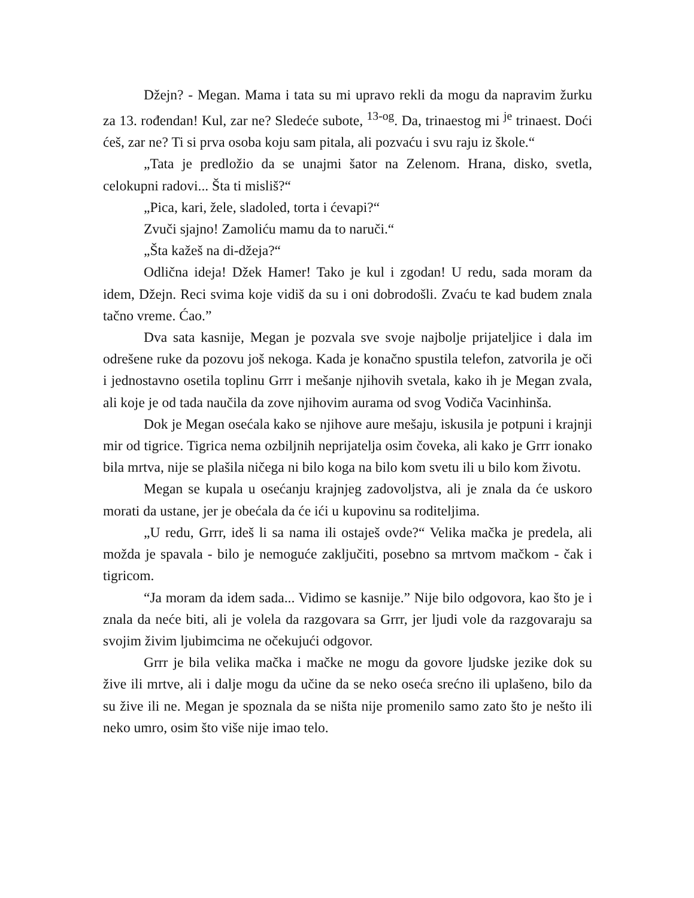Džejn? - Megan. Mama i tata su mi upravo rekli da mogu da napravim žurku za 13. rođendan! Kul, zar ne? Sledeće subote, <sup>13-og</sup>. Da, trinaestog mi <sup>je</sup> trinaest. Doći ćeš, zar ne? Ti si prva osoba koju sam pitala, ali pozvaću i svu raju iz škole.“
„Tata je predložio da se unajmi šator na Zelenom. Hrana, disko, svetla, celokupni radovi... Šta ti misliš?“
„Pica, kari, žele, sladoled, torta i ćevapi?“
Zvuči sjajno! Zamoliću mamu da to naruči.“
„Šta kažeš na di-džeja?“
Odlična ideja! Džek Hamer! Tako je kul i zgodan! U redu, sada moram da idem, Džejn. Reci svima koje vidiš da su i oni dobrodošli. Zvaću te kad budem znala tačno vreme. Ćao.”
Dva sata kasnije, Megan je pozvala sve svoje najbolje prijateljice i dala im odrešene ruke da pozovu još nekoga. Kada je konačno spustila telefon, zatvorila je oči i jednostavno osetila toplinu Grrr i mešanje njihovih svetala, kako ih je Megan zvala, ali koje je od tada naučila da zove njihovim aurama od svog Vodiča Vacinhinša.
Dok je Megan osećala kako se njihove aure mešaju, iskusila je potpuni i krajnji mir od tigrice. Tigrica nema ozbiljnih neprijatelja osim čoveka, ali kako je Grrr ionako bila mrtva, nije se plašila ničega ni bilo koga na bilo kom svetu ili u bilo kom životu.
Megan se kupala u osećanju krajnjeg zadovoljstva, ali je znala da će uskoro morati da ustane, jer je obećala da će ići u kupovinu sa roditeljima.
„U redu, Grrr, ideš li sa nama ili ostaješ ovde?“ Velika mačka je predela, ali možda je spavala - bilo je nemoguće zaključiti, posebno sa mrtvom mačkom - čak i tigricom.
“Ja moram da idem sada... Vidimo se kasnije.” Nije bilo odgovora, kao što je i znala da neće biti, ali je volela da razgovara sa Grrr, jer ljudi vole da razgovaraju sa svojim živim ljubimcima ne očekujući odgovor.
Grrr je bila velika mačka i mačke ne mogu da govore ljudske jezike dok su žive ili mrtve, ali i dalje mogu da učine da se neko oseća srećno ili uplašeno, bilo da su žive ili ne. Megan je spoznala da se ništa nije promenilo samo zato što je nešto ili neko umro, osim što više nije imao telo.